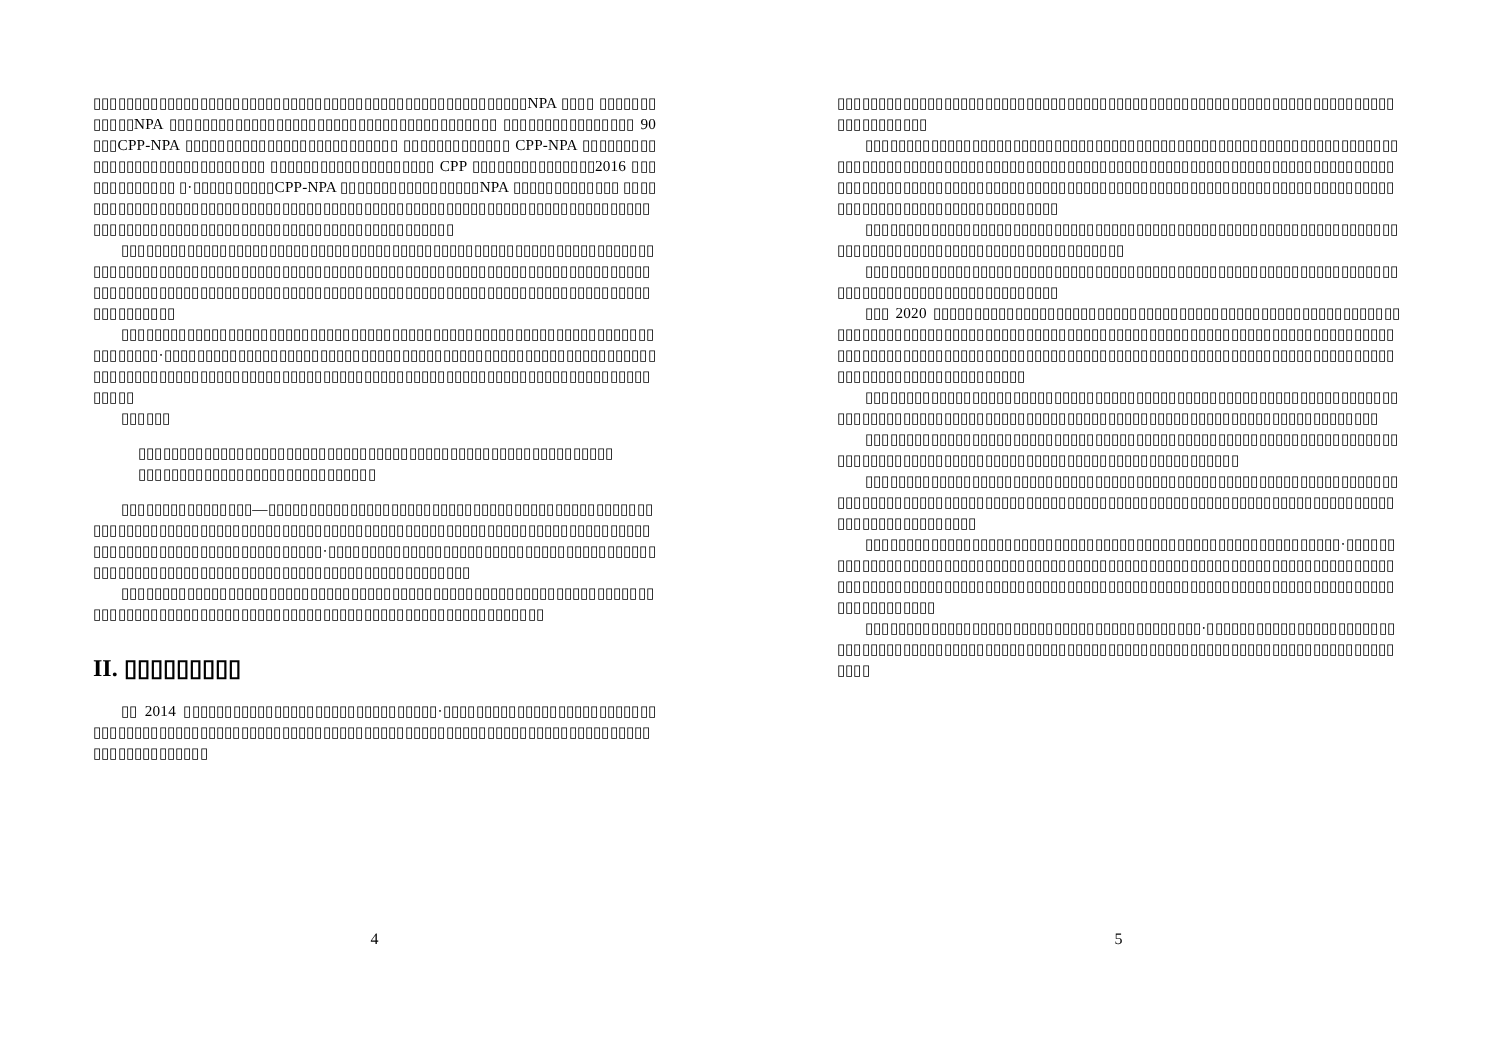▯▯▯▯▯▯▯▯▯▯▯▯▯▯▯▯▯▯▯▯▯▯▯▯▯▯▯▯▯▯▯▯▯▯▯▯▯▯▯▯▯▯▯▯▯▯▯▯▯▯▯▯▯NPA ▯▯▯▯ ▯▯▯▯▯▯▯▯▯▯▯▯NPA ▯▯▯▯▯▯▯▯▯▯▯▯▯▯▯▯▯▯▯▯▯▯▯▯▯▯▯▯▯▯▯▯▯▯▯▯▯▯▯▯ ▯▯▯▯▯▯▯▯▯▯▯▯▯▯▯▯ 90 ▯▯▯CPP-NPA ▯▯▯▯▯▯▯▯▯▯▯▯▯▯▯▯▯▯▯▯▯▯▯▯▯▯ ▯▯▯▯▯▯▯▯▯▯▯▯▯ CPP-NPA ▯▯▯▯▯▯▯▯▯▯▯▯▯▯▯▯▯▯▯▯▯▯▯▯▯▯▯▯▯▯ ▯▯▯▯▯▯▯▯▯▯▯▯▯▯▯▯▯▯▯▯ CPP ▯▯▯▯▯▯▯▯▯▯▯▯▯▯▯2016 ▯▯▯▯▯▯▯▯▯▯▯▯▯ ▯·▯▯▯▯▯▯▯▯▯▯CPP-NPA ▯▯▯▯▯▯▯▯▯▯▯▯▯▯▯▯▯NPA ▯▯▯▯▯▯▯▯▯▯▯▯▯ ▯▯▯▯▯▯▯▯▯▯▯▯▯▯▯▯▯▯▯▯▯▯▯▯▯▯▯▯▯▯▯▯▯▯▯▯▯▯▯▯▯▯▯▯▯▯▯▯▯▯▯▯▯▯▯▯▯▯▯▯▯▯▯▯▯▯▯▯▯▯▯▯▯▯▯▯▯▯▯▯▯▯▯▯▯▯▯▯▯▯▯▯▯▯▯▯▯▯▯▯▯▯▯▯▯▯▯▯▯▯▯▯▯▯▯▯
▯▯▯▯▯▯▯▯▯▯▯▯▯▯▯▯▯▯▯▯▯▯▯▯▯▯▯▯▯▯▯▯▯▯▯▯▯▯▯▯▯▯▯▯▯▯▯▯▯▯▯▯▯▯▯▯▯▯▯▯▯▯▯▯▯▯▯▯▯▯▯▯▯▯▯▯▯▯▯▯▯▯▯▯▯▯▯▯▯▯▯▯▯▯▯▯▯▯▯▯▯▯▯▯▯▯▯▯▯▯▯▯▯▯▯▯▯▯▯▯▯▯▯▯▯▯▯▯▯▯▯▯▯▯▯▯▯▯▯▯▯▯▯▯▯▯▯▯▯▯▯▯▯▯▯▯▯▯▯▯▯▯▯▯▯▯▯▯▯▯▯▯▯▯▯▯▯▯▯▯▯▯▯▯▯▯▯▯▯▯▯▯▯▯▯▯▯▯▯▯▯▯▯▯▯▯▯▯▯▯▯
▯▯▯▯▯▯▯▯▯▯▯▯▯▯▯▯▯▯▯▯▯▯▯▯▯▯▯▯▯▯▯▯▯▯▯▯▯▯▯▯▯▯▯▯▯▯▯▯▯▯▯▯▯▯▯▯▯▯▯▯▯▯▯▯▯▯▯▯▯▯▯▯▯·▯▯▯▯▯▯▯▯▯▯▯▯▯▯▯▯▯▯▯▯▯▯▯▯▯▯▯▯▯▯▯▯▯▯▯▯▯▯▯▯▯▯▯▯▯▯▯▯▯▯▯▯▯▯▯▯▯▯▯▯▯▯▯▯▯▯▯▯▯▯▯▯▯▯▯▯▯▯▯▯▯▯▯▯▯▯▯▯▯▯▯▯▯▯▯▯▯▯▯▯▯▯▯▯▯▯▯▯▯▯▯▯▯▯▯▯▯▯▯▯▯▯▯▯▯▯▯▯▯▯▯▯▯
▯▯▯▯▯▯
▯▯▯▯▯▯▯▯▯▯▯▯▯▯▯▯▯▯▯▯▯▯▯▯▯▯▯▯▯▯▯▯▯▯▯▯▯▯▯▯▯▯▯▯▯▯▯▯▯▯▯▯▯▯▯▯▯▯▯▯▯▯▯▯▯▯▯▯▯▯▯▯▯▯▯▯▯▯▯▯▯▯▯▯▯▯▯
▯▯▯▯▯▯▯▯▯▯▯▯▯▯▯▯—▯▯▯▯▯▯▯▯▯▯▯▯▯▯▯▯▯▯▯▯▯▯▯▯▯▯▯▯▯▯▯▯▯▯▯▯▯▯▯▯▯▯▯▯▯▯▯▯▯▯▯▯▯▯▯▯▯▯▯▯▯▯▯▯▯▯▯▯▯▯▯▯▯▯▯▯▯▯▯▯▯▯▯▯▯▯▯▯▯▯▯▯▯▯▯▯▯▯▯▯▯▯▯▯▯▯▯▯▯▯▯▯▯▯▯▯▯▯▯▯▯▯▯▯▯▯▯▯▯▯▯▯▯▯▯▯▯▯▯▯▯▯▯·▯▯▯▯▯▯▯▯▯▯▯▯▯▯▯▯▯▯▯▯▯▯▯▯▯▯▯▯▯▯▯▯▯▯▯▯▯▯▯▯▯▯▯▯▯▯▯▯▯▯▯▯▯▯▯▯▯▯▯▯▯▯▯▯▯▯▯▯▯▯▯▯▯▯▯▯▯▯▯▯▯▯▯▯▯▯
▯▯▯▯▯▯▯▯▯▯▯▯▯▯▯▯▯▯▯▯▯▯▯▯▯▯▯▯▯▯▯▯▯▯▯▯▯▯▯▯▯▯▯▯▯▯▯▯▯▯▯▯▯▯▯▯▯▯▯▯▯▯▯▯▯▯▯▯▯▯▯▯▯▯▯▯▯▯▯▯▯▯▯▯▯▯▯▯▯▯▯▯▯▯▯▯▯▯▯▯▯▯▯▯▯▯▯▯▯▯▯▯▯▯▯▯▯▯▯▯
II. ▯▯▯▯▯▯▯▯▯
▯▯ 2014 ▯▯▯▯▯▯▯▯▯▯▯▯▯▯▯▯▯▯▯▯▯▯▯▯▯▯▯▯▯▯▯·▯▯▯▯▯▯▯▯▯▯▯▯▯▯▯▯▯▯▯▯▯▯▯▯▯▯▯▯▯▯▯▯▯▯▯▯▯▯▯▯▯▯▯▯▯▯▯▯▯▯▯▯▯▯▯▯▯▯▯▯▯▯▯▯▯▯▯▯▯▯▯▯▯▯▯▯▯▯▯▯▯▯▯▯▯▯▯▯▯▯▯▯▯▯▯▯▯▯▯▯▯▯▯▯▯▯▯▯
4
▯▯▯▯▯▯▯▯▯▯▯▯▯▯▯▯▯▯▯▯▯▯▯▯▯▯▯▯▯▯▯▯▯▯▯▯▯▯▯▯▯▯▯▯▯▯▯▯▯▯▯▯▯▯▯▯▯▯▯▯▯▯▯▯▯▯▯▯▯▯▯▯▯▯▯▯▯▯▯
▯▯▯▯▯▯▯▯▯▯▯▯▯▯▯▯▯▯▯▯▯▯▯▯▯▯▯▯▯▯▯▯▯▯▯▯▯▯▯▯▯▯▯▯▯▯▯▯▯▯▯▯▯▯▯▯▯▯▯▯▯▯▯▯▯▯▯▯▯▯▯▯▯▯▯▯▯▯▯▯▯▯▯▯▯▯▯▯▯▯▯▯▯▯▯▯▯▯▯▯▯▯▯▯▯▯▯▯▯▯▯▯▯▯▯▯▯▯▯▯▯▯▯▯▯▯▯▯▯▯▯▯▯▯▯▯▯▯▯▯▯▯▯▯▯▯▯▯▯▯▯▯▯▯▯▯▯▯▯▯▯▯▯▯▯▯▯▯▯▯▯▯▯▯▯▯▯▯▯▯▯▯▯▯▯▯▯▯▯▯▯▯▯▯▯▯▯▯▯▯▯▯▯▯▯▯▯▯▯▯▯▯▯▯▯▯▯▯▯▯▯▯▯▯▯▯▯▯
▯▯▯▯▯▯▯▯▯▯▯▯▯▯▯▯▯▯▯▯▯▯▯▯▯▯▯▯▯▯▯▯▯▯▯▯▯▯▯▯▯▯▯▯▯▯▯▯▯▯▯▯▯▯▯▯▯▯▯▯▯▯▯▯▯▯▯▯▯▯▯▯▯▯▯▯▯▯▯▯▯▯▯▯▯▯▯▯▯▯▯▯▯▯▯▯▯▯▯▯
▯▯▯▯▯▯▯▯▯▯▯▯▯▯▯▯▯▯▯▯▯▯▯▯▯▯▯▯▯▯▯▯▯▯▯▯▯▯▯▯▯▯▯▯▯▯▯▯▯▯▯▯▯▯▯▯▯▯▯▯▯▯▯▯▯▯▯▯▯▯▯▯▯▯▯▯▯▯▯▯▯▯▯▯▯▯▯▯▯▯▯▯
▯▯▯ 2020 ▯▯▯▯▯▯▯▯▯▯▯▯▯▯▯▯▯▯▯▯▯▯▯▯▯▯▯▯▯▯▯▯▯▯▯▯▯▯▯▯▯▯▯▯▯▯▯▯▯▯▯▯▯▯▯▯▯▯▯▯▯▯▯▯▯▯▯▯▯▯▯▯▯▯▯▯▯▯▯▯▯▯▯▯▯▯▯▯▯▯▯▯▯▯▯▯▯▯▯▯▯▯▯▯▯▯▯▯▯▯▯▯▯▯▯▯▯▯▯▯▯▯▯▯▯▯▯▯▯▯▯▯▯▯▯▯▯▯▯▯▯▯▯▯▯▯▯▯▯▯▯▯▯▯▯▯▯▯▯▯▯▯▯▯▯▯▯▯▯▯▯▯▯▯▯▯▯▯▯▯▯▯▯▯▯▯▯▯▯▯▯▯▯▯▯▯▯▯▯▯▯▯▯▯▯▯▯▯▯▯▯▯▯▯▯▯
▯▯▯▯▯▯▯▯▯▯▯▯▯▯▯▯▯▯▯▯▯▯▯▯▯▯▯▯▯▯▯▯▯▯▯▯▯▯▯▯▯▯▯▯▯▯▯▯▯▯▯▯▯▯▯▯▯▯▯▯▯▯▯▯▯▯▯▯▯▯▯▯▯▯▯▯▯▯▯▯▯▯▯▯▯▯▯▯▯▯▯▯▯▯▯▯▯▯▯▯▯▯▯▯▯▯▯▯▯▯▯▯▯▯▯▯▯▯▯▯▯▯▯▯▯▯▯▯▯▯▯
▯▯▯▯▯▯▯▯▯▯▯▯▯▯▯▯▯▯▯▯▯▯▯▯▯▯▯▯▯▯▯▯▯▯▯▯▯▯▯▯▯▯▯▯▯▯▯▯▯▯▯▯▯▯▯▯▯▯▯▯▯▯▯▯▯▯▯▯▯▯▯▯▯▯▯▯▯▯▯▯▯▯▯▯▯▯▯▯▯▯▯▯▯▯▯▯▯▯▯▯▯▯▯▯▯▯▯▯▯▯▯▯▯▯
▯▯▯▯▯▯▯▯▯▯▯▯▯▯▯▯▯▯▯▯▯▯▯▯▯▯▯▯▯▯▯▯▯▯▯▯▯▯▯▯▯▯▯▯▯▯▯▯▯▯▯▯▯▯▯▯▯▯▯▯▯▯▯▯▯▯▯▯▯▯▯▯▯▯▯▯▯▯▯▯▯▯▯▯▯▯▯▯▯▯▯▯▯▯▯▯▯▯▯▯▯▯▯▯▯▯▯▯▯▯▯▯▯▯▯▯▯▯▯▯▯▯▯▯▯▯▯▯▯▯▯▯▯▯▯▯▯▯▯▯▯▯▯▯▯▯▯▯▯▯
▯▯▯▯▯▯▯▯▯▯▯▯▯▯▯▯▯▯▯▯▯▯▯▯▯▯▯▯▯▯▯▯▯▯▯▯▯▯▯▯▯▯▯▯▯▯▯▯▯▯▯▯▯▯▯▯▯▯·▯▯▯▯▯▯▯▯▯▯▯▯▯▯▯▯▯▯▯▯▯▯▯▯▯▯▯▯▯▯▯▯▯▯▯▯▯▯▯▯▯▯▯▯▯▯▯▯▯▯▯▯▯▯▯▯▯▯▯▯▯▯▯▯▯▯▯▯▯▯▯▯▯▯▯▯▯▯▯▯▯▯▯▯▯▯▯▯▯▯▯▯▯▯▯▯▯▯▯▯▯▯▯▯▯▯▯▯▯▯▯▯▯▯▯▯▯▯▯▯▯▯▯▯▯▯▯▯▯▯▯▯▯▯▯▯▯▯▯▯▯▯▯▯▯▯▯▯▯▯▯▯▯▯
▯▯▯▯▯▯▯▯▯▯▯▯▯▯▯▯▯▯▯▯▯▯▯▯▯▯▯▯▯▯▯▯▯▯▯▯▯▯▯▯▯·▯▯▯▯▯▯▯▯▯▯▯▯▯▯▯▯▯▯▯▯▯▯▯▯▯▯▯▯▯▯▯▯▯▯▯▯▯▯▯▯▯▯▯▯▯▯▯▯▯▯▯▯▯▯▯▯▯▯▯▯▯▯▯▯▯▯▯▯▯▯▯▯▯▯▯▯▯▯▯▯▯▯▯▯▯▯▯▯▯▯▯▯▯▯▯
5